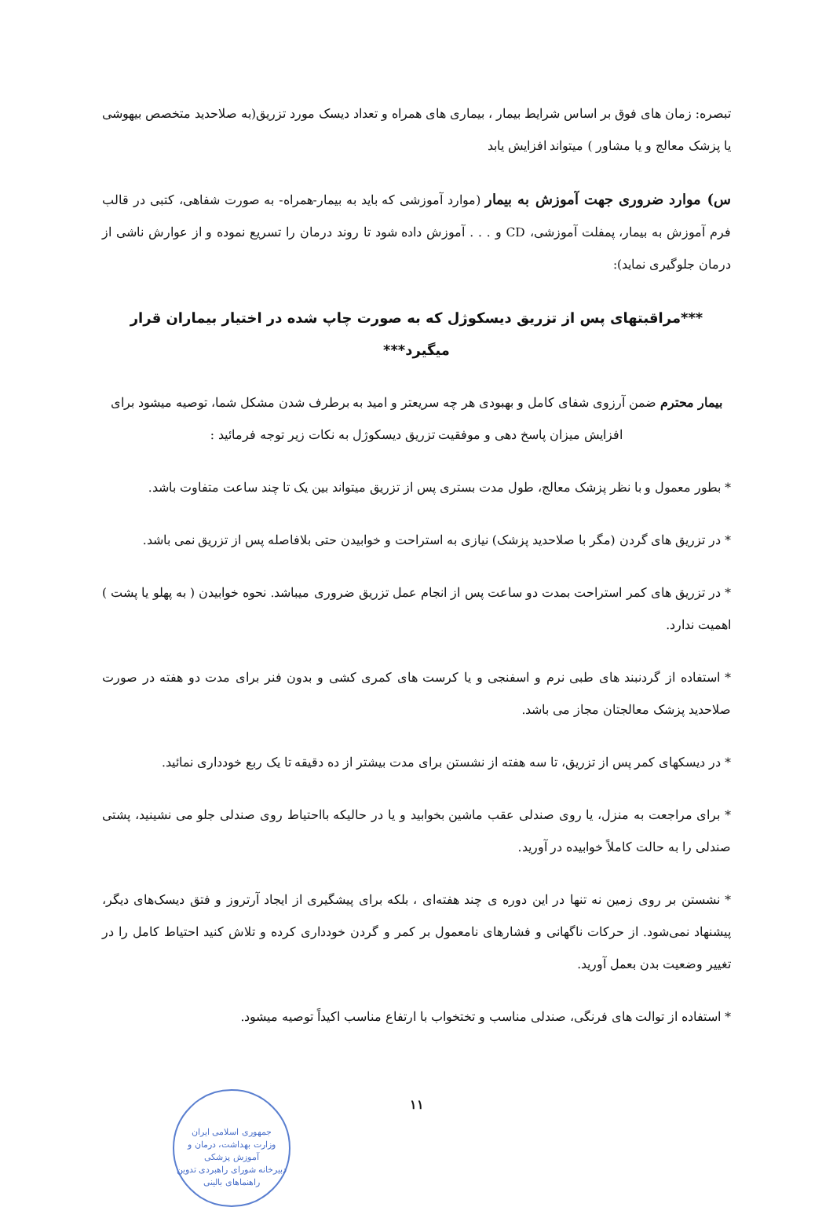تبصره: زمان های فوق بر اساس شرایط بیمار ، بیماری های همراه و تعداد دیسک مورد تزریق(به صلاحدید متخصص بیهوشی یا پزشک معالج و یا مشاور ) میتواند افزایش یابد
س) موارد ضروری جهت آموزش به بیمار (موارد آموزشی که باید به بیمار-همراه- به صورت شفاهی، کتبی در قالب فرم آموزش به بیمار، پمفلت آموزشی، CD و . . . آموزش داده شود تا روند درمان را تسریع نموده و از عوارش ناشی از درمان جلوگیری نماید):
***مراقبتهای پس از تزریق دیسکوژل که به صورت چاپ شده در اختیار بیماران قرار میگیرد***
بیمار محترم ضمن آرزوی شفای کامل و بهبودی هر چه سریعتر و امید به برطرف شدن مشکل شما، توصیه میشود برای افزایش میزان پاسخ دهی و موفقیت تزریق دیسکوژل به نکات زیر توجه فرمائید :
* بطور معمول و با نظر پزشک معالج، طول مدت بستری پس از تزریق میتواند بین یک تا چند ساعت متفاوت باشد.
* در تزریق های گردن (مگر با صلاحدید پزشک) نیازی به استراحت و خوابیدن حتی بلافاصله پس از تزریق نمی باشد.
* در تزریق های کمر استراحت بمدت دو ساعت پس از انجام عمل تزریق ضروری میباشد. نحوه خوابیدن ( به پهلو یا پشت ) اهمیت ندارد.
* استفاده از گردنبند های طبی نرم و اسفنجی و یا کرست های کمری کشی و بدون فنر برای مدت دو هفته در صورت صلاحدید پزشک معالجتان مجاز می باشد.
* در دیسکهای کمر پس از تزریق، تا سه هفته از نشستن برای مدت بیشتر از ده دقیقه تا یک ربع خودداری نمائید.
* برای مراجعت به منزل، یا روی صندلی عقب ماشین بخوابید و یا در حالیکه بااحتیاط روی صندلی جلو می نشینید، پشتی صندلی را به حالت کاملاً خوابیده در آورید.
* نشستن بر روی زمین نه تنها در این دوره ی چند هفته‌ای ، بلکه برای پیشگیری از ایجاد آرتروز و فتق دیسک‌های دیگر، پیشنهاد نمی‌شود. از حرکات ناگهانی و فشارهای نامعمول بر کمر و گردن خودداری کرده و تلاش کنید احتیاط کامل را در تغییر وضعیت بدن بعمل آورید.
* استفاده از توالت های فرنگی، صندلی مناسب و تختخواب با ارتفاع مناسب اکیداً توصیه میشود.
۱۱
جمهوری اسلامی ایران
وزارت بهداشت، درمان و آموزش پزشکی
دبیرخانه شورای راهبردی تدوین راهنماهای بالینی